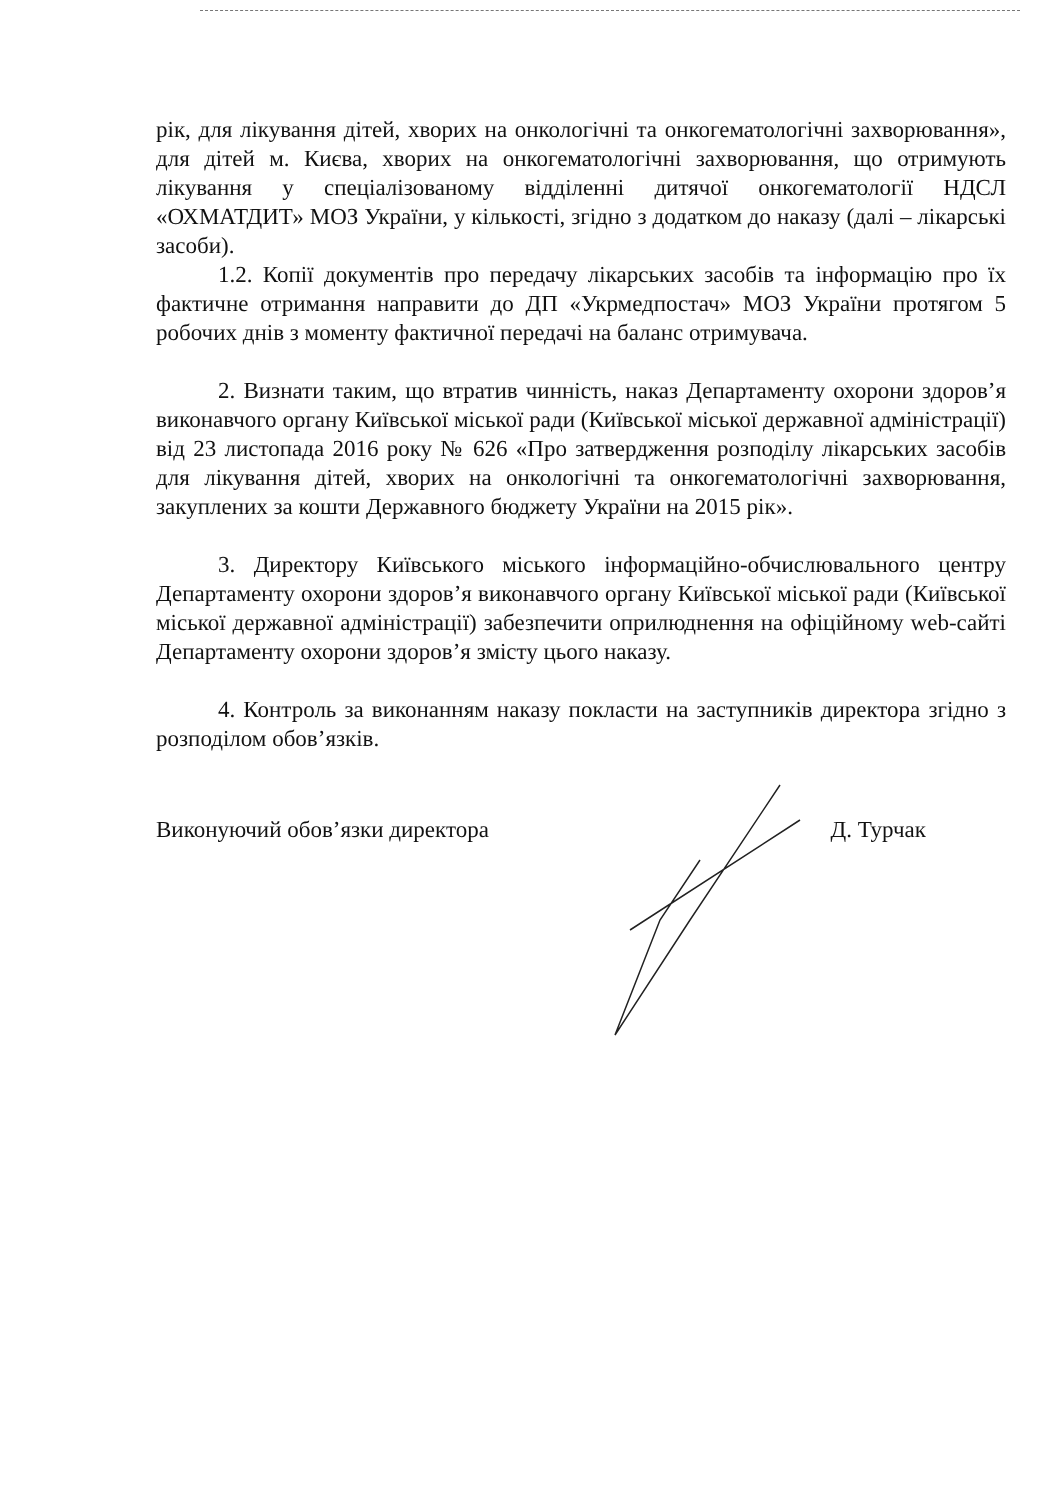рік, для лікування дітей, хворих на онкологічні та онкогематологічні захворювання», для дітей м. Києва, хворих на онкогематологічні захворювання, що отримують лікування у спеціалізованому відділенні дитячої онкогематології НДСЛ «ОХМАТДИТ» МОЗ України, у кількості, згідно з додатком до наказу (далі – лікарські засоби).
1.2. Копії документів про передачу лікарських засобів та інформацію про їх фактичне отримання направити до ДП «Укрмедпостач» МОЗ України протягом 5 робочих днів з моменту фактичної передачі на баланс отримувача.
2. Визнати таким, що втратив чинність, наказ Департаменту охорони здоров’я виконавчого органу Київської міської ради (Київської міської державної адміністрації) від 23 листопада 2016 року № 626 «Про затвердження розподілу лікарських засобів для лікування дітей, хворих на онкологічні та онкогематологічні захворювання, закуплених за кошти Державного бюджету України на 2015 рік».
3. Директору Київського міського інформаційно-обчислювального центру Департаменту охорони здоров’я виконавчого органу Київської міської ради (Київської міської державної адміністрації) забезпечити оприлюднення на офіційному web-сайті Департаменту охорони здоров’я змісту цього наказу.
4. Контроль за виконанням наказу покласти на заступників директора згідно з розподілом обов’язків.
Виконуючий обов’язки директора Д. Турчак